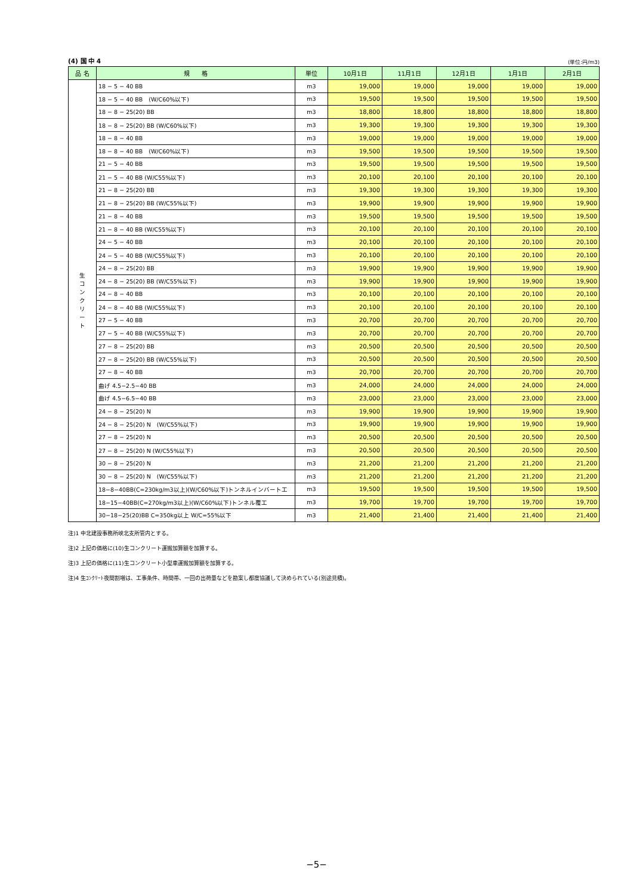(4) 国 中 4 (単位:円/m3)
| 品 名 | 規 格 | 単位 | 10月1日 | 11月1日 | 12月1日 | 1月1日 | 2月1日 |
| --- | --- | --- | --- | --- | --- | --- | --- |
| 生 コ ン ク リ ー ト | 18 − 5 − 40 BB | m3 | 19,000 | 19,000 | 19,000 | 19,000 | 19,000 |
| | 18 − 5 − 40 BB (W/C60%以下) | m3 | 19,500 | 19,500 | 19,500 | 19,500 | 19,500 |
| | 18 − 8 − 25(20) BB | m3 | 18,800 | 18,800 | 18,800 | 18,800 | 18,800 |
| | 18 − 8 − 25(20) BB (W/C60%以下) | m3 | 19,300 | 19,300 | 19,300 | 19,300 | 19,300 |
| | 18 − 8 − 40 BB | m3 | 19,000 | 19,000 | 19,000 | 19,000 | 19,000 |
| | 18 − 8 − 40 BB (W/C60%以下) | m3 | 19,500 | 19,500 | 19,500 | 19,500 | 19,500 |
| | 21 − 5 − 40 BB | m3 | 19,500 | 19,500 | 19,500 | 19,500 | 19,500 |
| | 21 − 5 − 40 BB (W/C55%以下) | m3 | 20,100 | 20,100 | 20,100 | 20,100 | 20,100 |
| | 21 − 8 − 25(20) BB | m3 | 19,300 | 19,300 | 19,300 | 19,300 | 19,300 |
| | 21 − 8 − 25(20) BB (W/C55%以下) | m3 | 19,900 | 19,900 | 19,900 | 19,900 | 19,900 |
| | 21 − 8 − 40 BB | m3 | 19,500 | 19,500 | 19,500 | 19,500 | 19,500 |
| | 21 − 8 − 40 BB (W/C55%以下) | m3 | 20,100 | 20,100 | 20,100 | 20,100 | 20,100 |
| | 24 − 5 − 40 BB | m3 | 20,100 | 20,100 | 20,100 | 20,100 | 20,100 |
| | 24 − 5 − 40 BB (W/C55%以下) | m3 | 20,100 | 20,100 | 20,100 | 20,100 | 20,100 |
| | 24 − 8 − 25(20) BB | m3 | 19,900 | 19,900 | 19,900 | 19,900 | 19,900 |
| | 24 − 8 − 25(20) BB (W/C55%以下) | m3 | 19,900 | 19,900 | 19,900 | 19,900 | 19,900 |
| | 24 − 8 − 40 BB | m3 | 20,100 | 20,100 | 20,100 | 20,100 | 20,100 |
| | 24 − 8 − 40 BB (W/C55%以下) | m3 | 20,100 | 20,100 | 20,100 | 20,100 | 20,100 |
| | 27 − 5 − 40 BB | m3 | 20,700 | 20,700 | 20,700 | 20,700 | 20,700 |
| | 27 − 5 − 40 BB (W/C55%以下) | m3 | 20,700 | 20,700 | 20,700 | 20,700 | 20,700 |
| | 27 − 8 − 25(20) BB | m3 | 20,500 | 20,500 | 20,500 | 20,500 | 20,500 |
| | 27 − 8 − 25(20) BB (W/C55%以下) | m3 | 20,500 | 20,500 | 20,500 | 20,500 | 20,500 |
| | 27 − 8 − 40 BB | m3 | 20,700 | 20,700 | 20,700 | 20,700 | 20,700 |
| | 曲げ 4.5−2.5−40 BB | m3 | 24,000 | 24,000 | 24,000 | 24,000 | 24,000 |
| | 曲げ 4.5−6.5−40 BB | m3 | 23,000 | 23,000 | 23,000 | 23,000 | 23,000 |
| | 24 − 8 − 25(20) N | m3 | 19,900 | 19,900 | 19,900 | 19,900 | 19,900 |
| | 24 − 8 − 25(20) N (W/C55%以下) | m3 | 19,900 | 19,900 | 19,900 | 19,900 | 19,900 |
| | 27 − 8 − 25(20) N | m3 | 20,500 | 20,500 | 20,500 | 20,500 | 20,500 |
| | 27 − 8 − 25(20) N (W/C55%以下) | m3 | 20,500 | 20,500 | 20,500 | 20,500 | 20,500 |
| | 30 − 8 − 25(20) N | m3 | 21,200 | 21,200 | 21,200 | 21,200 | 21,200 |
| | 30 − 8 − 25(20) N (W/C55%以下) | m3 | 21,200 | 21,200 | 21,200 | 21,200 | 21,200 |
| | 18−8−40BB(C=230kg/m3以上)(W/C60%以下)トンネルインバート工 | m3 | 19,500 | 19,500 | 19,500 | 19,500 | 19,500 |
| | 18−15−40BB(C=270kg/m3以上)(W/C60%以下)トンネル覆工 | m3 | 19,700 | 19,700 | 19,700 | 19,700 | 19,700 |
| | 30−18−25(20)BB C=350kg以上 W/C=55%以下 | m3 | 21,400 | 21,400 | 21,400 | 21,400 | 21,400 |
注)1 中北建設事務所峡北支所管内とする。
注)2 上記の価格に(10)生コンクリート運搬加算額を加算する。
注)3 上記の価格に(11)生コンクリート小型車運搬加算額を加算する。
注)4 生ｺﾝｸﾘｰﾄ夜間割増は、工事条件、時間帯、一回の出荷量などを勘案し都度協議して決められている(別途見積)。
−5−